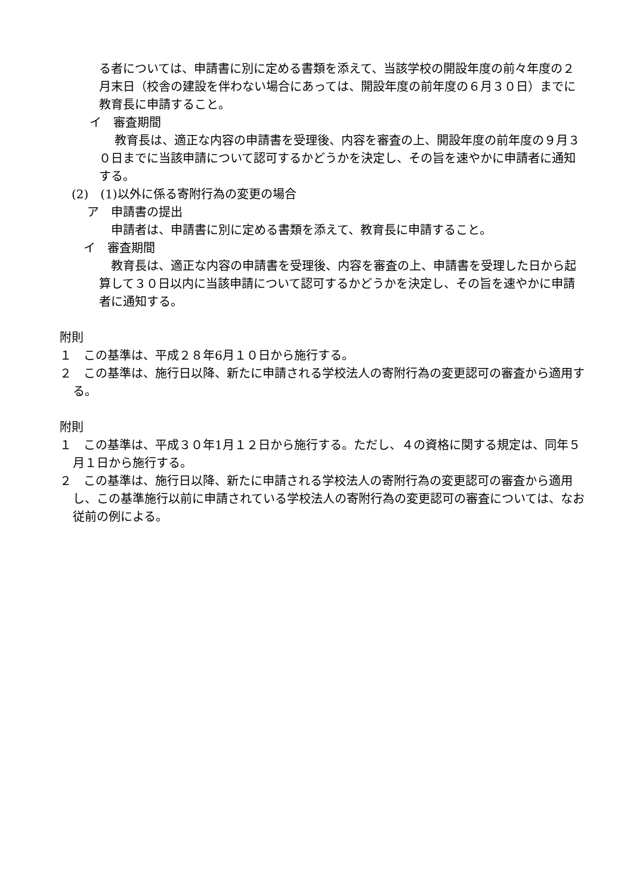る者については、申請書に別に定める書類を添えて、当該学校の開設年度の前々年度の２月末日（校舎の建設を伴わない場合にあっては、開設年度の前年度の６月３０日）までに教育長に申請すること。
イ　審査期間
教育長は、適正な内容の申請書を受理後、内容を審査の上、開設年度の前年度の９月３０日までに当該申請について認可するかどうかを決定し、その旨を速やかに申請者に通知する。
(2)　(1)以外に係る寄附行為の変更の場合
ア　申請書の提出
申請者は、申請書に別に定める書類を添えて、教育長に申請すること。
イ　審査期間
教育長は、適正な内容の申請書を受理後、内容を審査の上、申請書を受理した日から起算して３０日以内に当該申請について認可するかどうかを決定し、その旨を速やかに申請者に通知する。
附則
１　この基準は、平成２８年6月１０日から施行する。
２　この基準は、施行日以降、新たに申請される学校法人の寄附行為の変更認可の審査から適用する。
附則
１　この基準は、平成３０年1月１２日から施行する。ただし、４の資格に関する規定は、同年５月１日から施行する。
２　この基準は、施行日以降、新たに申請される学校法人の寄附行為の変更認可の審査から適用し、この基準施行以前に申請されている学校法人の寄附行為の変更認可の審査については、なお従前の例による。